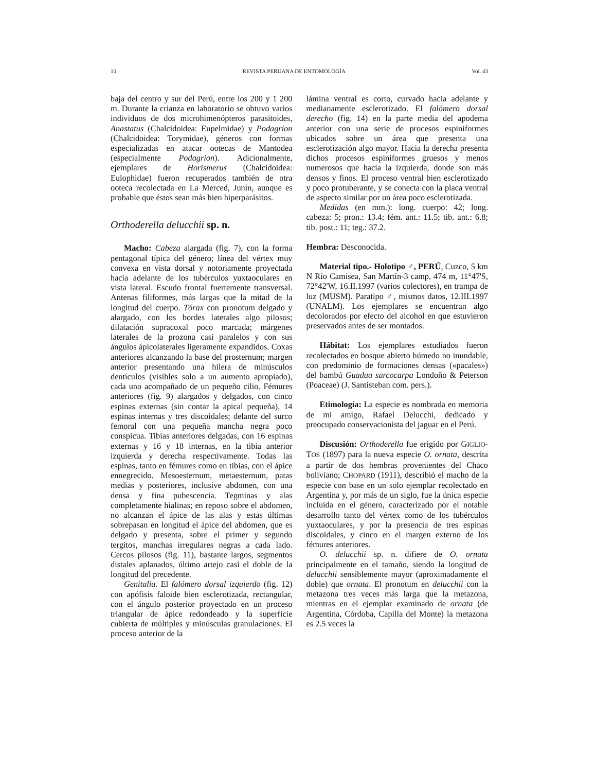10 REVISTA PERUANA DE ENTOMOLOGÍA Vol. 43
baja del centro y sur del Perú, entre los 200 y 1 200 m. Durante la crianza en laboratorio se obtuvo varios individuos de dos microhimenópteros parasitoides, Anastatus (Chalcidoidea: Eupelmidae) y Podagrion (Chalcidoidea: Torymidae), géneros con formas especializadas en atacar ootecas de Mantodea (especialmente Podagrion). Adicionalmente, ejemplares de Horismerus (Chalcidoidea: Eulophidae) fueron recuperados también de otra ooteca recolectada en La Merced, Junín, aunque es probable que éstos sean más bien hiperparásitos.
Orthoderella delucchii sp. n.
Macho: Cabeza alargada (fig. 7), con la forma pentagonal típica del género; línea del vértex muy convexa en vista dorsal y notoriamente proyectada hacia adelante de los tubérculos yuxtaoculares en vista lateral. Escudo frontal fuertemente transversal. Antenas filiformes, más largas que la mitad de la longitud del cuerpo. Tórax con pronotum delgado y alargado, con los bordes laterales algo pilosos; dilatación supracoxal poco marcada; márgenes laterales de la prozona casi paralelos y con sus ángulos ápicolaterales ligeramente expandidos. Coxas anteriores alcanzando la base del prosternum; margen anterior presentando una hilera de minúsculos dentículos (visibles solo a un aumento apropiado), cada uno acompañado de un pequeño cilio. Fémures anteriores (fig. 9) alargados y delgados, con cinco espinas externas (sin contar la apical pequeña), 14 espinas internas y tres discoidales; delante del surco femoral con una pequeña mancha negra poco conspicua. Tibias anteriores delgadas, con 16 espinas externas y 16 y 18 internas, en la tibia anterior izquierda y derecha respectivamente. Todas las espinas, tanto en fémures como en tibias, con el ápice ennegrecido. Mesoesternum, metaesternum, patas medias y posteriores, inclusive abdomen, con una densa y fina pubescencia. Tegminas y alas completamente hialinas; en reposo sobre el abdomen, no alcanzan el ápice de las alas y estas últimas sobrepasan en longitud el ápice del abdomen, que es delgado y presenta, sobre el primer y segundo tergitos, manchas irregulares negras a cada lado. Cercos pilosos (fig. 11), bastante largos, segmentos distales aplanados, último artejo casi el doble de la longitud del precedente.
Genitalia. El falómero dorsal izquierdo (fig. 12) con apófisis faloide bien esclerotizada, rectangular, con el ángulo posterior proyectado en un proceso triangular de ápice redondeado y la superficie cubierta de múltiples y minúsculas granulaciones. El proceso anterior de la
lámina ventral es corto, curvado hacia adelante y medianamente esclerotizado. El falómero dorsal derecho (fig. 14) en la parte media del apodema anterior con una serie de procesos espiniformes ubicados sobre un área que presenta una esclerotización algo mayor. Hacia la derecha presenta dichos procesos espiniformes gruesos y menos numerosos que hacia la izquierda, donde son más densos y finos. El proceso ventral bien esclerotizado y poco protuberante, y se conecta con la placa ventral de aspecto similar por un área poco esclerotizada.
Medidas (en mm.): long. cuerpo: 42; long. cabeza: 5; pron.: 13.4; fém. ant.: 11.5; tib. ant.: 6.8; tib. post.: 11; teg.: 37.2.
Hembra: Desconocida.
Material tipo.- Holotipo ♂, PERÚ, Cuzco, 5 km N Río Camisea, San Martín-3 camp, 474 m, 11°47'S, 72°42'W, 16.II.1997 (varios colectores), en trampa de luz (MUSM). Paratipo ♂, mismos datos, 12.III.1997 (UNALM). Los ejemplares se encuentran algo decolorados por efecto del alcohol en que estuvieron preservados antes de ser montados.
Hábitat: Los ejemplares estudiados fueron recolectados en bosque abierto húmedo no inundable, con predominio de formaciones densas («pacales») del bambú Guadua sarcocarpa Londoño & Peterson (Poaceae) (J. Santisteban com. pers.).
Etimología: La especie es nombrada en memoria de mi amigo, Rafael Delucchi, dedicado y preocupado conservacionista del jaguar en el Perú.
Discusión: Orthoderella fue erigido por GIGLIO-TOS (1897) para la nueva especie O. ornata, descrita a partir de dos hembras provenientes del Chaco boliviano; CHOPARD (1911), describió el macho de la especie con base en un solo ejemplar recolectado en Argentina y, por más de un siglo, fue la única especie incluida en el género, caracterizado por el notable desarrollo tanto del vértex como de los tubérculos yuxtaoculares, y por la presencia de tres espinas discoidales, y cinco en el margen externo de los fémures anteriores.
O. delucchii sp. n. difiere de O. ornata principalmente en el tamaño, siendo la longitud de delucchii sensiblemente mayor (aproximadamente el doble) que ornata. El pronotum en delucchii con la metazona tres veces más larga que la metazona, mientras en el ejemplar examinado de ornata (de Argentina, Córdoba, Capilla del Monte) la metazona es 2.5 veces la